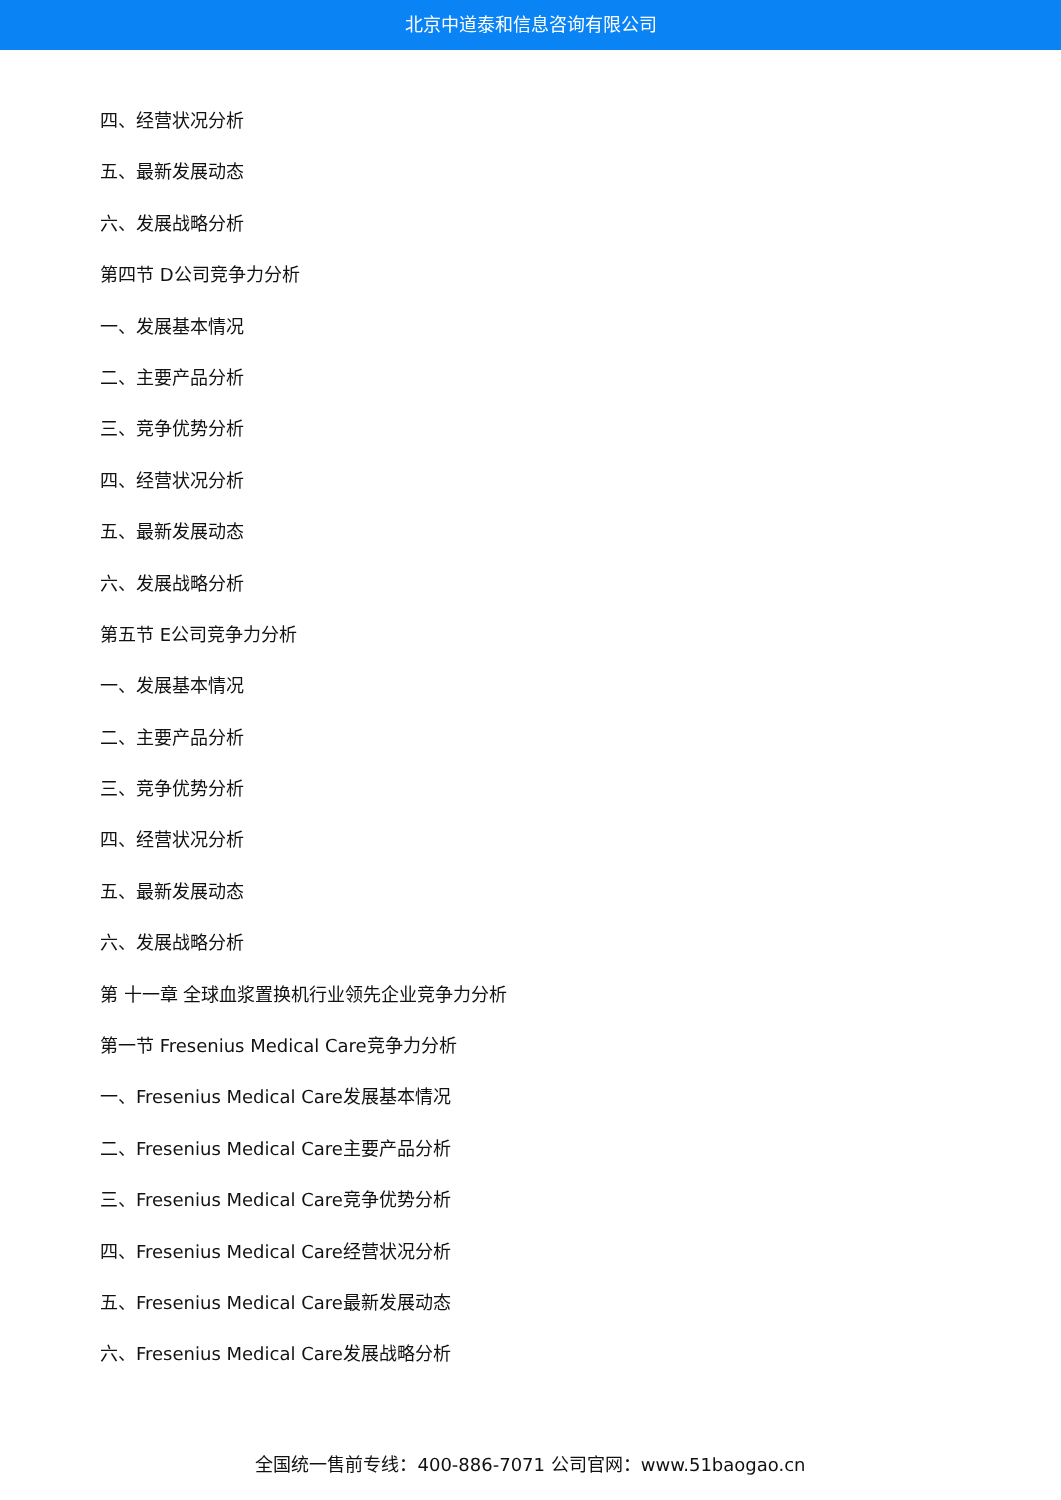北京中道泰和信息咨询有限公司
四、经营状况分析
五、最新发展动态
六、发展战略分析
第四节 D公司竞争力分析
一、发展基本情况
二、主要产品分析
三、竞争优势分析
四、经营状况分析
五、最新发展动态
六、发展战略分析
第五节 E公司竞争力分析
一、发展基本情况
二、主要产品分析
三、竞争优势分析
四、经营状况分析
五、最新发展动态
六、发展战略分析
第 十一章 全球血浆置换机行业领先企业竞争力分析
第一节 Fresenius Medical Care竞争力分析
一、Fresenius Medical Care发展基本情况
二、Fresenius Medical Care主要产品分析
三、Fresenius Medical Care竞争优势分析
四、Fresenius Medical Care经营状况分析
五、Fresenius Medical Care最新发展动态
六、Fresenius Medical Care发展战略分析
全国统一售前专线：400-886-7071 公司官网：www.51baogao.cn